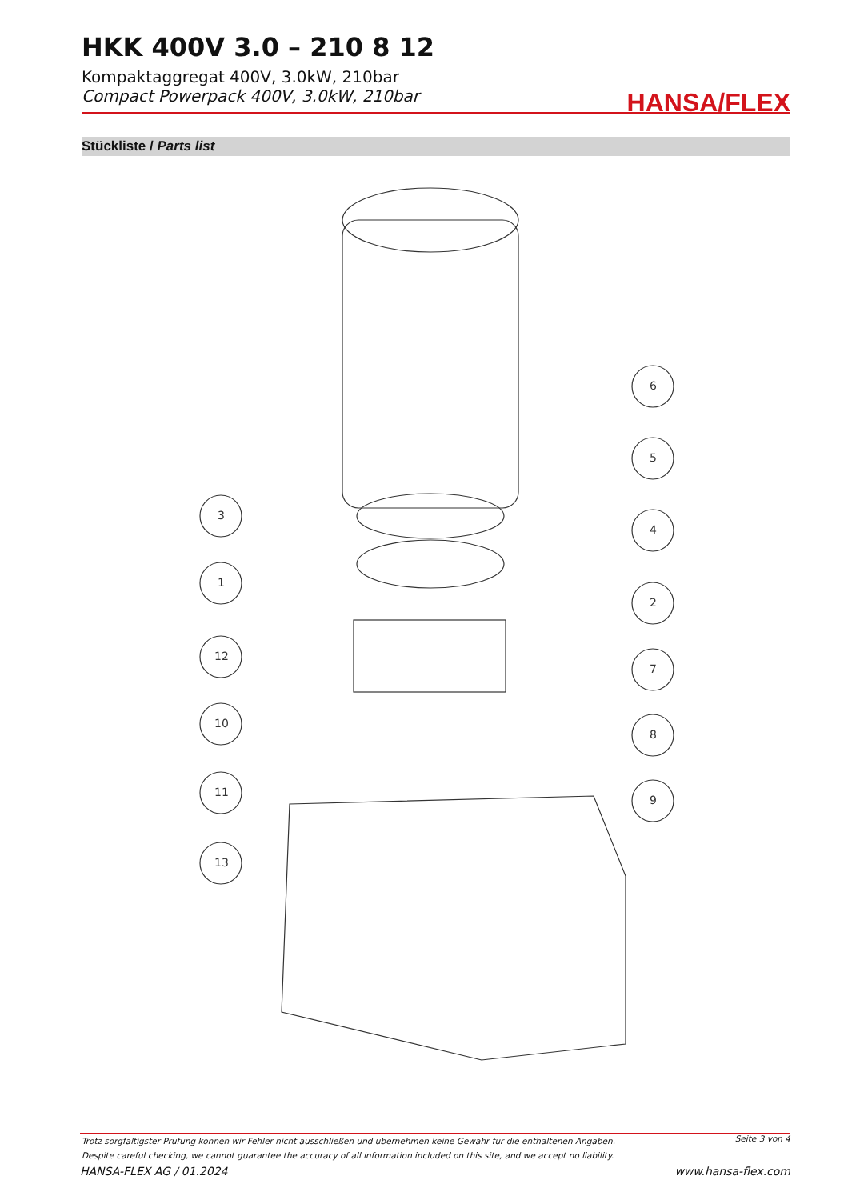HKK 400V 3.0 – 210 8 12
Kompaktaggregat 400V, 3.0kW, 210bar
Compact Powerpack 400V, 3.0kW, 210bar
HANSA/FLEX
Stückliste / Parts list
6
5
4
2
7
8
9
3
1
12
10
11
13
Seite 3 von 4
Trotz sorgfältigster Prüfung können wir Fehler nicht ausschließen und übernehmen keine Gewähr für die enthaltenen Angaben.
Despite careful checking, we cannot guarantee the accuracy of all information included on this site, and we accept no liability.
HANSA-FLEX AG / 01.2024 www.hansa-flex.com